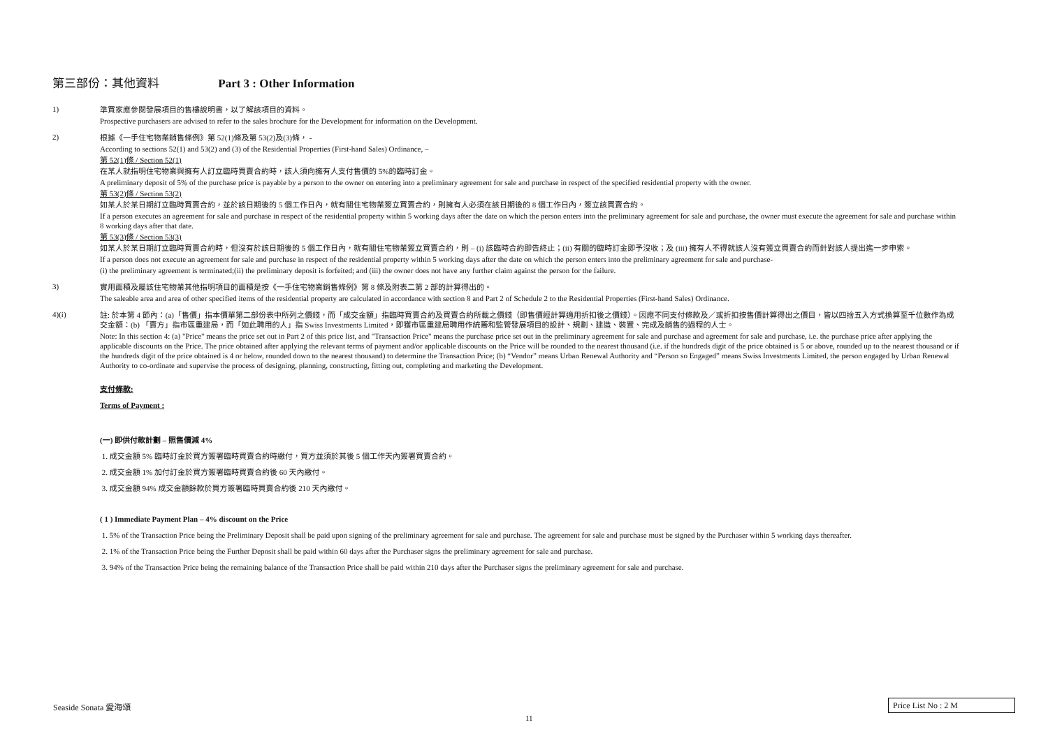第三部份：其他資料 Part 3 : Other Information
1)
準買家應參閱發展項目的售樓說明書，以了解該項目的資料。
Prospective purchasers are advised to refer to the sales brochure for the Development for information on the Development.
2)
根據《一手住宅物業銷售條例》第 52(1)條及第 53(2)及(3)條， -
According to sections 52(1) and 53(2) and (3) of the Residential Properties (First-hand Sales) Ordinance, –
第 52(1)條 / Section 52(1)
在某人就指明住宅物業與擁有人訂立臨時買賣合約時，該人須向擁有人支付售價的 5%的臨時訂金。
A preliminary deposit of 5% of the purchase price is payable by a person to the owner on entering into a preliminary agreement for sale and purchase in respect of the specified residential property with the owner.
第 53(2)條 / Section 53(2)
如某人於某日期訂立臨時買賣合約，並於該日期後的 5 個工作日內，就有關住宅物業簽立買賣合約，則擁有人必須在該日期後的 8 個工作日內，簽立該買賣合約。
If a person executes an agreement for sale and purchase in respect of the residential property within 5 working days after the date on which the person enters into the preliminary agreement for sale and purchase, the owner must execute the agreement for sale and purchase within 8 working days after that date.
第 53(3)條 / Section 53(3)
如某人於某日期訂立臨時買賣合約時，但沒有於該日期後的 5 個工作日內，就有關住宅物業簽立買賣合約，則 – (i) 該臨時合約即告終止；(ii) 有關的臨時訂金即予沒收；及 (iii) 擁有人不得就該人沒有簽立買賣合約而針對該人提出進一步申索。
If a person does not execute an agreement for sale and purchase in respect of the residential property within 5 working days after the date on which the person enters into the preliminary agreement for sale and purchase-
(i) the preliminary agreement is terminated;(ii) the preliminary deposit is forfeited; and (iii) the owner does not have any further claim against the person for the failure.
3)
實用面積及屬該住宅物業其他指明項目的面積是按《一手住宅物業銷售條例》第 8 條及附表二第 2 部的計算得出的。
The saleable area and area of other specified items of the residential property are calculated in accordance with section 8 and Part 2 of Schedule 2 to the Residential Properties (First-hand Sales) Ordinance.
4)(i)
註: 於本第 4 節內：(a)「售價」指本價單第二部份表中所列之價錢，而「成交金額」指臨時買賣合約及買賣合約所載之價錢（即售價經計算適用折扣後之價錢）。因應不同支付條款及／或折扣按售價計算得出之價目，皆以四捨五入方式換算至千位數作為成交金額：(b) 「賣方」指市區重建局，而「如此聘用的人」指 Swiss Investments Limited，即獲市區重建局聘用作統籌和監管發展項目的設計、規劃、建造、裝置、完成及銷售的過程的人士。
Note: In this section 4: (a) "Price" means the price set out in Part 2 of this price list, and "Transaction Price" means the purchase price set out in the preliminary agreement for sale and purchase and agreement for sale and purchase, i.e. the purchase price after applying the applicable discounts on the Price. The price obtained after applying the relevant terms of payment and/or applicable discounts on the Price will be rounded to the nearest thousand (i.e. if the hundreds digit of the price obtained is 5 or above, rounded up to the nearest thousand or if the hundreds digit of the price obtained is 4 or below, rounded down to the nearest thousand) to determine the Transaction Price; (b) “Vendor” means Urban Renewal Authority and “Person so Engaged” means Swiss Investments Limited, the person engaged by Urban Renewal Authority to co-ordinate and supervise the process of designing, planning, constructing, fitting out, completing and marketing the Development.
支付條款:
Terms of Payment :
(一) 即供付款計劃 – 照售價減 4%
1. 成交金額 5% 臨時訂金於買方簽署臨時買賣合約時繳付，買方並須於其後 5 個工作天內簽署買賣合約。
2. 成交金額 1% 加付訂金於買方簽署臨時買賣合約後 60 天內繳付。
3. 成交金額 94% 成交金額餘款於買方簽署臨時買賣合約後 210 天內繳付。
( 1 ) Immediate Payment Plan – 4% discount on the Price
1. 5% of the Transaction Price being the Preliminary Deposit shall be paid upon signing of the preliminary agreement for sale and purchase. The agreement for sale and purchase must be signed by the Purchaser within 5 working days thereafter.
2. 1% of the Transaction Price being the Further Deposit shall be paid within 60 days after the Purchaser signs the preliminary agreement for sale and purchase.
3. 94% of the Transaction Price being the remaining balance of the Transaction Price shall be paid within 210 days after the Purchaser signs the preliminary agreement for sale and purchase.
Seaside Sonata 愛海頌 Price List No : 2 M
11